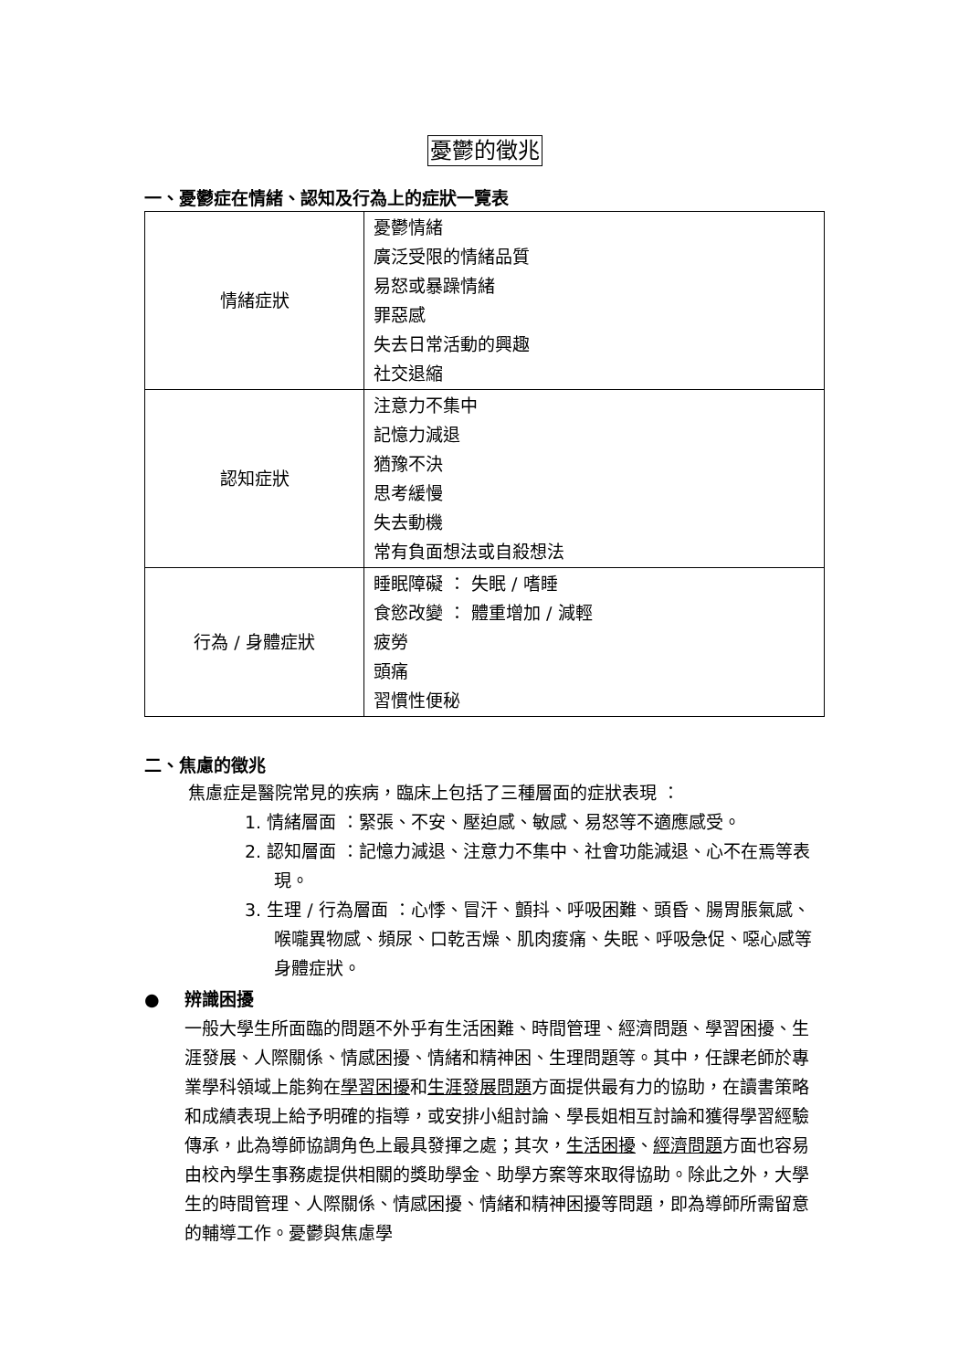憂鬱的徵兆
一、憂鬱症在情緒、認知及行為上的症狀一覽表
| 情緒症狀 | 憂鬱情緒 廣泛受限的情緒品質 易怒或暴躁情緒 罪惡感 失去日常活動的興趣 社交退縮 |
| 認知症狀 | 注意力不集中 記憶力減退 猶豫不決 思考緩慢 失去動機 常有負面想法或自殺想法 |
| 行為 / 身體症狀 | 睡眠障礙 ： 失眠 / 嗜睡 食慾改變 ： 體重增加 / 減輕 疲勞 頭痛 習慣性便秘 |
二、焦慮的徵兆
焦慮症是醫院常見的疾病，臨床上包括了三種層面的症狀表現 ：
1. 情緒層面 ：緊張、不安、壓迫感、敏感、易怒等不適應感受。
2. 認知層面 ：記憶力減退、注意力不集中、社會功能減退、心不在焉等表現。
3. 生理 / 行為層面 ：心悸、冒汗、顫抖、呼吸困難、頭昏、腸胃脹氣感、喉嚨異物感、頻尿、口乾舌燥、肌肉痠痛、失眠、呼吸急促、噁心感等身體症狀。
● 辨識困擾
一般大學生所面臨的問題不外乎有生活困難、時間管理、經濟問題、學習困擾、生涯發展、人際關係、情感困擾、情緒和精神困、生理問題等。其中，任課老師於專業學科領域上能夠在學習困擾和生涯發展問題方面提供最有力的協助，在讀書策略和成績表現上給予明確的指導，或安排小組討論、學長姐相互討論和獲得學習經驗傳承，此為導師協調角色上最具發揮之處；其次，生活困擾、經濟問題方面也容易由校內學生事務處提供相關的獎助學金、助學方案等來取得協助。除此之外，大學生的時間管理、人際關係、情感困擾、情緒和精神困擾等問題，即為導師所需留意的輔導工作。憂鬱與焦慮學